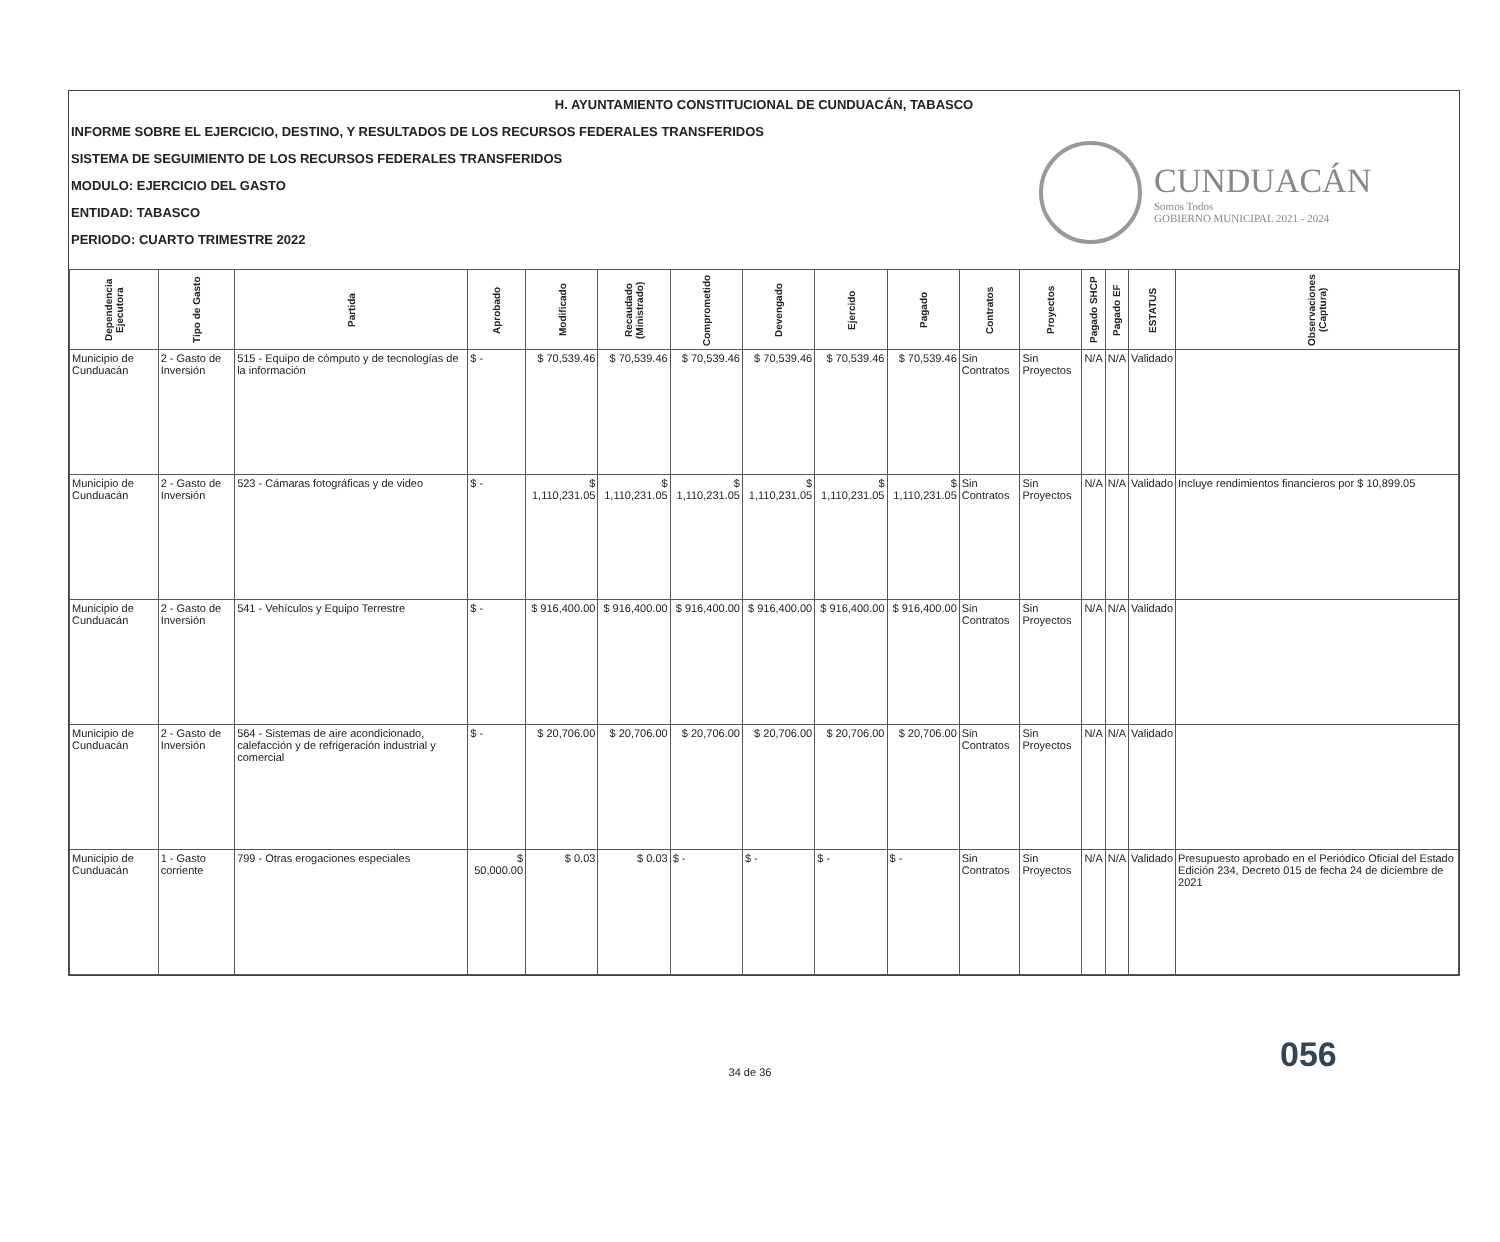H. AYUNTAMIENTO CONSTITUCIONAL DE CUNDUACÁN, TABASCO
INFORME SOBRE EL EJERCICIO, DESTINO, Y RESULTADOS DE LOS RECURSOS FEDERALES TRANSFERIDOS
SISTEMA DE SEGUIMIENTO DE LOS RECURSOS FEDERALES TRANSFERIDOS
MODULO: EJERCICIO DEL GASTO
ENTIDAD: TABASCO
PERIODO: CUARTO TRIMESTRE 2022
CUNDUACÁN
Somos Todos
GOBIERNO MUNICIPAL 2021 - 2024
| Dependencia Ejecutora | Tipo de Gasto | Partida | Aprobado | Modificado | Recaudado (Ministrado) | Comprometido | Devengado | Ejercido | Pagado | Contratos | Proyectos | Pagado SHCP | Pagado EF | ESTATUS | Observaciones (Captura) |
| --- | --- | --- | --- | --- | --- | --- | --- | --- | --- | --- | --- | --- | --- | --- | --- |
| Municipio de Cunduacán | 2 - Gasto de Inversión | 515 - Equipo de cómputo y de tecnologías de la información | $ - | $ 70,539.46 | $ 70,539.46 | $ 70,539.46 | $ 70,539.46 | $ 70,539.46 | $ 70,539.46 | Sin Contratos | Sin Proyectos | N/A | N/A | Validado | |
| Municipio de Cunduacán | 2 - Gasto de Inversión | 523 - Cámaras fotográficas y de video | $ - | $ 1,110,231.05 | $ 1,110,231.05 | $ 1,110,231.05 | $ 1,110,231.05 | $ 1,110,231.05 | $ 1,110,231.05 | Sin Contratos | Sin Proyectos | N/A | N/A | Validado | Incluye rendimientos financieros por $ 10,899.05 |
| Municipio de Cunduacán | 2 - Gasto de Inversión | 541 - Vehículos y Equipo Terrestre | $ - | $ 916,400.00 | $ 916,400.00 | $ 916,400.00 | $ 916,400.00 | $ 916,400.00 | $ 916,400.00 | Sin Contratos | Sin Proyectos | N/A | N/A | Validado | |
| Municipio de Cunduacán | 2 - Gasto de Inversión | 564 - Sistemas de aire acondicionado, calefacción y de refrigeración industrial y comercial | $ - | $ 20,706.00 | $ 20,706.00 | $ 20,706.00 | $ 20,706.00 | $ 20,706.00 | $ 20,706.00 | Sin Contratos | Sin Proyectos | N/A | N/A | Validado | |
| Municipio de Cunduacán | 1 - Gasto corriente | 799 - Otras erogaciones especiales | $ 50,000.00 | $ 0.03 | $ 0.03 | $ - | $ - | $ - | $ - | Sin Contratos | Sin Proyectos | N/A | N/A | Validado | Presupuesto aprobado en el Periódico Oficial del Estado Edición 234, Decreto 015 de fecha 24 de diciembre de 2021 |
056
34 de 36